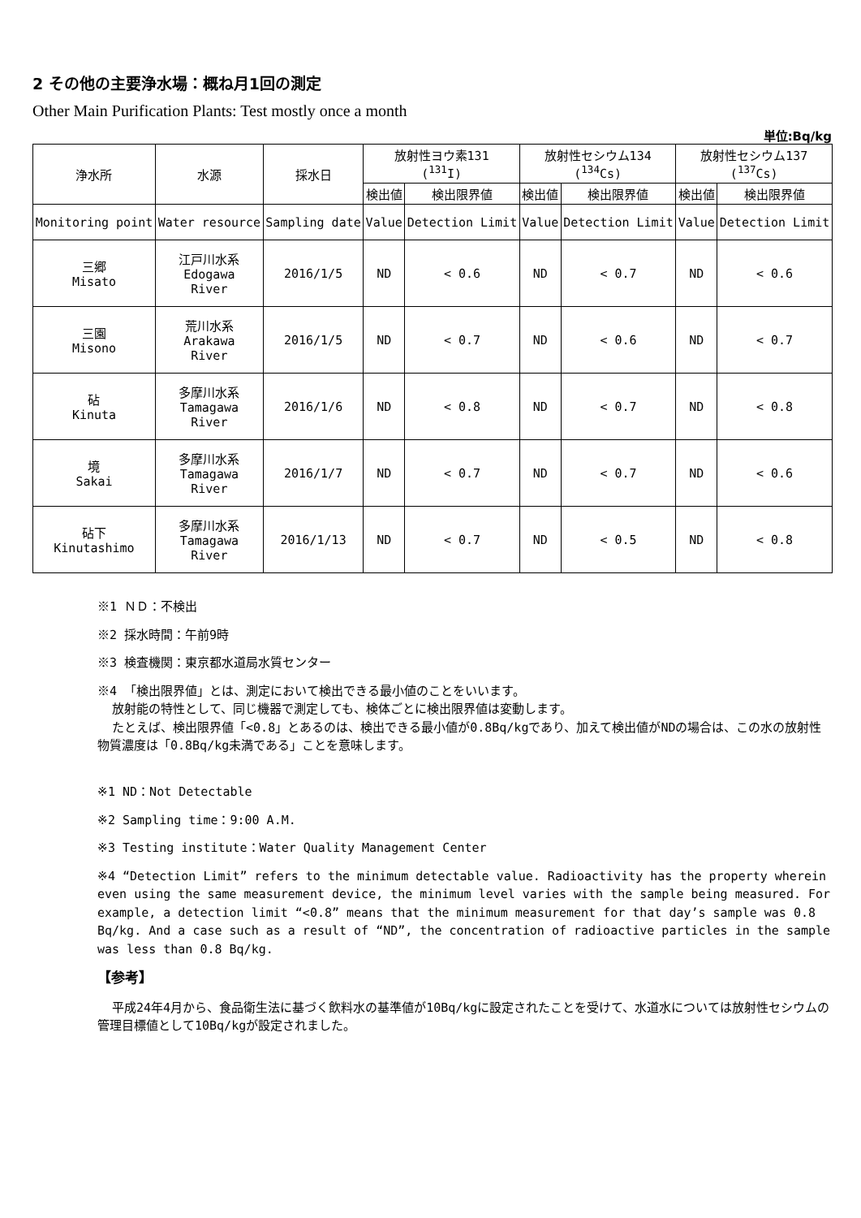2 その他の主要浄水場：概ね月1回の測定
Other Main Purification Plants: Test mostly once a month
単位:Bq/kg
| 浄水所 | 水源 | 採水日 | 放射性ヨウ素131 (<sup>131</sup>I) | | 放射性セシウム134 (<sup>134</sup>Cs) | | 放射性セシウム137 (<sup>137</sup>Cs) | |
| --- | --- | --- | --- | --- | --- | --- | --- | --- |
| | | | 検出値 | 検出限界値 | 検出値 | 検出限界値 | 検出値 | 検出限界値 |
| Monitoring point | Water resource | Sampling date | Value | Detection Limit | Value | Detection Limit | Value | Detection Limit |
| 三郷 Misato | 江戸川水系 Edogawa River | 2016/1/5 | ND | < 0.6 | ND | < 0.7 | ND | < 0.6 |
| 三園 Misono | 荒川水系 Arakawa River | 2016/1/5 | ND | < 0.7 | ND | < 0.6 | ND | < 0.7 |
| 砧 Kinuta | 多摩川水系 Tamagawa River | 2016/1/6 | ND | < 0.8 | ND | < 0.7 | ND | < 0.8 |
| 境 Sakai | 多摩川水系 Tamagawa River | 2016/1/7 | ND | < 0.7 | ND | < 0.7 | ND | < 0.6 |
| 砧下 Kinutashimo | 多摩川水系 Tamagawa River | 2016/1/13 | ND | < 0.7 | ND | < 0.5 | ND | < 0.8 |
※1 ＮＤ：不検出
※2 採水時間：午前9時
※3 検査機関：東京都水道局水質センター
※4 「検出限界値」とは、測定において検出できる最小値のことをいいます。
放射能の特性として、同じ機器で測定しても、検体ごとに検出限界値は変動します。
たとえば、検出限界値「<0.8」とあるのは、検出できる最小値が0.8Bq/kgであり、加えて検出値がNDの場合は、この水の放射性物質濃度は「0.8Bq/kg未満である」ことを意味します。
※1 ND：Not Detectable
※2 Sampling time：9:00 A.M.
※3 Testing institute：Water Quality Management Center
※4 “Detection Limit” refers to the minimum detectable value. Radioactivity has the property wherein even using the same measurement device, the minimum level varies with the sample being measured. For example, a detection limit “<0.8” means that the minimum measurement for that day’s sample was 0.8 Bq/kg. And a case such as a result of “ND”, the concentration of radioactive particles in the sample was less than 0.8 Bq/kg.
【参考】
平成24年4月から、食品衛生法に基づく飲料水の基準値が10Bq/kgに設定されたことを受けて、水道水については放射性セシウムの管理目標値として10Bq/kgが設定されました。